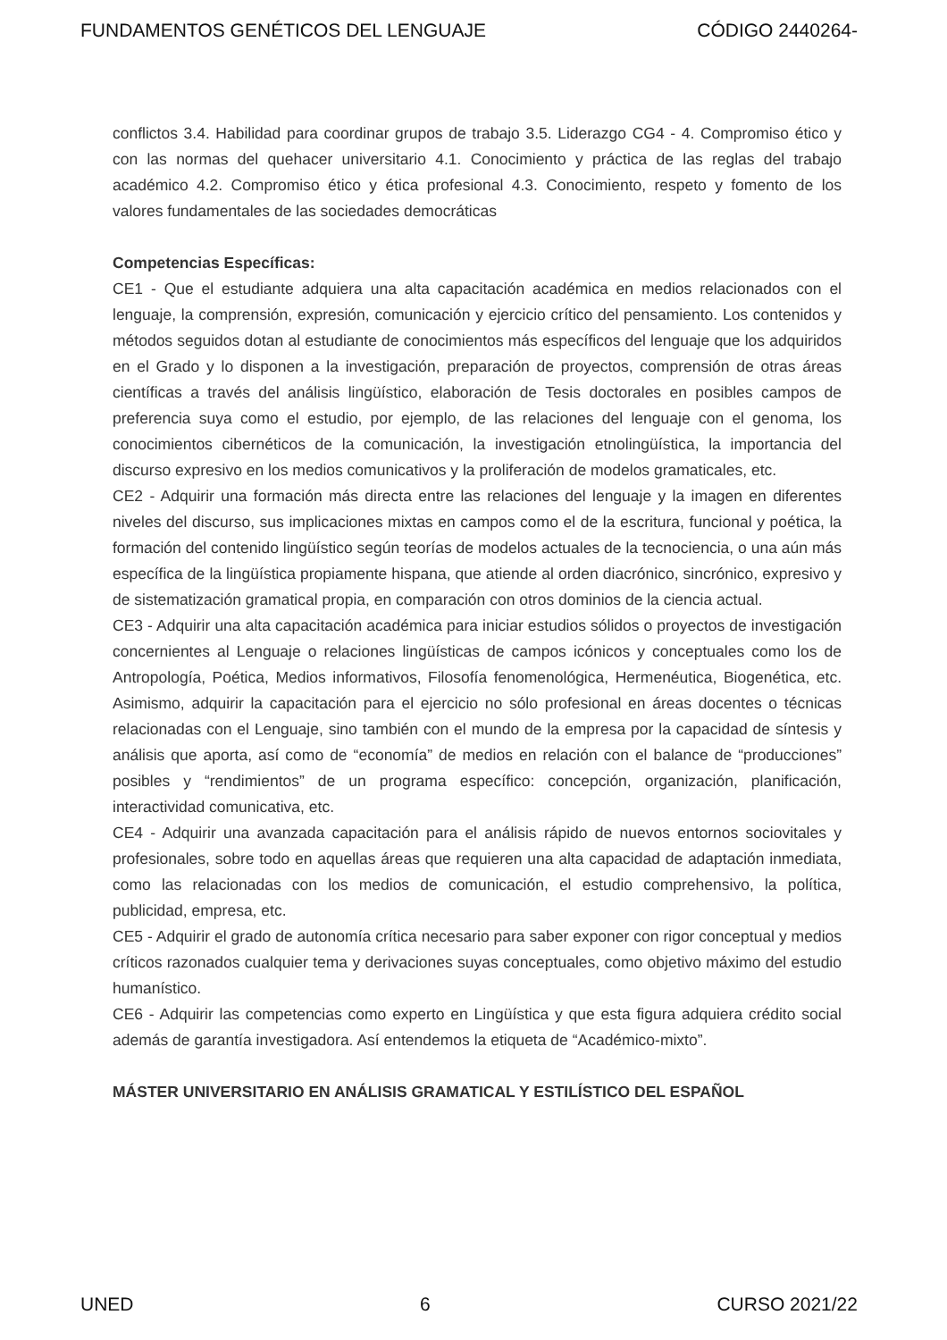FUNDAMENTOS GENÉTICOS DEL LENGUAJE CÓDIGO 2440264-
conflictos 3.4. Habilidad para coordinar grupos de trabajo 3.5. Liderazgo CG4 - 4. Compromiso ético y con las normas del quehacer universitario 4.1. Conocimiento y práctica de las reglas del trabajo académico 4.2. Compromiso ético y ética profesional 4.3. Conocimiento, respeto y fomento de los valores fundamentales de las sociedades democráticas
Competencias Específicas:
CE1 - Que el estudiante adquiera una alta capacitación académica en medios relacionados con el lenguaje, la comprensión, expresión, comunicación y ejercicio crítico del pensamiento. Los contenidos y métodos seguidos dotan al estudiante de conocimientos más específicos del lenguaje que los adquiridos en el Grado y lo disponen a la investigación, preparación de proyectos, comprensión de otras áreas científicas a través del análisis lingüístico, elaboración de Tesis doctorales en posibles campos de preferencia suya como el estudio, por ejemplo, de las relaciones del lenguaje con el genoma, los conocimientos cibernéticos de la comunicación, la investigación etnolingüística, la importancia del discurso expresivo en los medios comunicativos y la proliferación de modelos gramaticales, etc.
CE2 - Adquirir una formación más directa entre las relaciones del lenguaje y la imagen en diferentes niveles del discurso, sus implicaciones mixtas en campos como el de la escritura, funcional y poética, la formación del contenido lingüístico según teorías de modelos actuales de la tecnociencia, o una aún más específica de la lingüística propiamente hispana, que atiende al orden diacrónico, sincrónico, expresivo y de sistematización gramatical propia, en comparación con otros dominios de la ciencia actual.
CE3 - Adquirir una alta capacitación académica para iniciar estudios sólidos o proyectos de investigación concernientes al Lenguaje o relaciones lingüísticas de campos icónicos y conceptuales como los de Antropología, Poética, Medios informativos, Filosofía fenomenológica, Hermenéutica, Biogenética, etc. Asimismo, adquirir la capacitación para el ejercicio no sólo profesional en áreas docentes o técnicas relacionadas con el Lenguaje, sino también con el mundo de la empresa por la capacidad de síntesis y análisis que aporta, así como de “economía” de medios en relación con el balance de “producciones” posibles y “rendimientos” de un programa específico: concepción, organización, planificación, interactividad comunicativa, etc.
CE4 - Adquirir una avanzada capacitación para el análisis rápido de nuevos entornos sociovitales y profesionales, sobre todo en aquellas áreas que requieren una alta capacidad de adaptación inmediata, como las relacionadas con los medios de comunicación, el estudio comprehensivo, la política, publicidad, empresa, etc.
CE5 - Adquirir el grado de autonomía crítica necesario para saber exponer con rigor conceptual y medios críticos razonados cualquier tema y derivaciones suyas conceptuales, como objetivo máximo del estudio humanístico.
CE6 - Adquirir las competencias como experto en Lingüística y que esta figura adquiera crédito social además de garantía investigadora. Así entendemos la etiqueta de “Académico-mixto”.
MÁSTER UNIVERSITARIO EN ANÁLISIS GRAMATICAL Y ESTILÍSTICO DEL ESPAÑOL
UNED 6 CURSO 2021/22